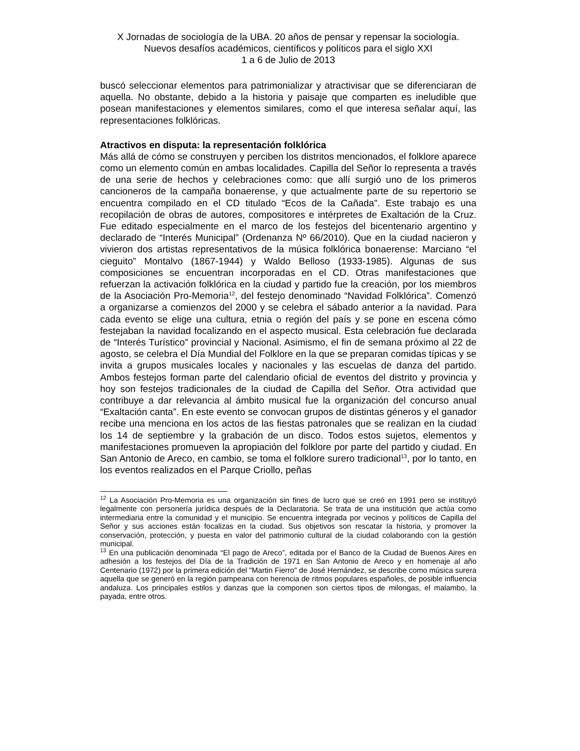X Jornadas de sociología de la UBA. 20 años de pensar y repensar la sociología. Nuevos desafíos académicos, científicos y políticos para el siglo XXI
1 a 6 de Julio de 2013
buscó seleccionar elementos para patrimonializar y atractivisar que se diferenciaran de aquella. No obstante, debido a la historia y paisaje que comparten es ineludible que posean manifestaciones y elementos similares, como el que interesa señalar aquí, las representaciones folklóricas.
Atractivos en disputa: la representación folklórica
Más allá de cómo se construyen y perciben los distritos mencionados, el folklore aparece como un elemento común en ambas localidades. Capilla del Señor lo representa a través de una serie de hechos y celebraciones como: que allí surgió uno de los primeros cancioneros de la campaña bonaerense, y que actualmente parte de su repertorio se encuentra compilado en el CD titulado “Ecos de la Cañada”. Este trabajo es una recopilación de obras de autores, compositores e intérpretes de Exaltación de la Cruz. Fue editado especialmente en el marco de los festejos del bicentenario argentino y declarado de “Interés Municipal” (Ordenanza Nº 66/2010). Que en la ciudad nacieron y vivieron dos artistas representativos de la música folklórica bonaerense: Marciano “el cieguito” Montalvo (1867-1944) y Waldo Belloso (1933-1985). Algunas de sus composiciones se encuentran incorporadas en el CD. Otras manifestaciones que refuerzan la activación folklórica en la ciudad y partido fue la creación, por los miembros de la Asociación Pro-Memoria<sup>12</sup>, del festejo denominado “Navidad Folklórica”. Comenzó a organizarse a comienzos del 2000 y se celebra el sábado anterior a la navidad. Para cada evento se elige una cultura, etnia o región del país y se pone en escena cómo festejaban la navidad focalizando en el aspecto musical. Esta celebración fue declarada de “Interés Turístico” provincial y Nacional. Asimismo, el fin de semana próximo al 22 de agosto, se celebra el Día Mundial del Folklore en la que se preparan comidas típicas y se invita a grupos musicales locales y nacionales y las escuelas de danza del partido. Ambos festejos forman parte del calendario oficial de eventos del distrito y provincia y hoy son festejos tradicionales de la ciudad de Capilla del Señor. Otra actividad que contribuye a dar relevancia al ámbito musical fue la organización del concurso anual “Exaltación canta”. En este evento se convocan grupos de distintas géneros y el ganador recibe una menciona en los actos de las fiestas patronales que se realizan en la ciudad los 14 de septiembre y la grabación de un disco. Todos estos sujetos, elementos y manifestaciones promueven la apropiación del folklore por parte del partido y ciudad. En San Antonio de Areco, en cambio, se toma el folklore surero tradicional<sup>13</sup>, por lo tanto, en los eventos realizados en el Parque Criollo, peñas
<sup>12</sup> La Asociación Pro-Memoria es una organización sin fines de lucro que se creó en 1991 pero se instituyó legalmente con personería jurídica después de la Declaratoria. Se trata de una institución que actúa como intermediaria entre la comunidad y el municipio. Se encuentra integrada por vecinos y políticos de Capilla del Señor y sus acciones están focalizas en la ciudad. Sus objetivos son rescatar la historia, y promover la conservación, protección, y puesta en valor del patrimonio cultural de la ciudad colaborando con la gestión municipal.
<sup>13</sup> En una publicación denominada “El pago de Areco”, editada por el Banco de la Ciudad de Buenos Aires en adhesión a los festejos del Día de la Tradición de 1971 en San Antonio de Areco y en homenaje al año Centenario (1972) por la primera edición del "Martin Fierro" de José Hernández, se describe como música surera aquella que se generó en la región pampeana con herencia de ritmos populares españoles, de posible influencia andaluza. Los principales estilos y danzas que la componen son ciertos tipos de milongas, el malambo, la payada, entre otros.